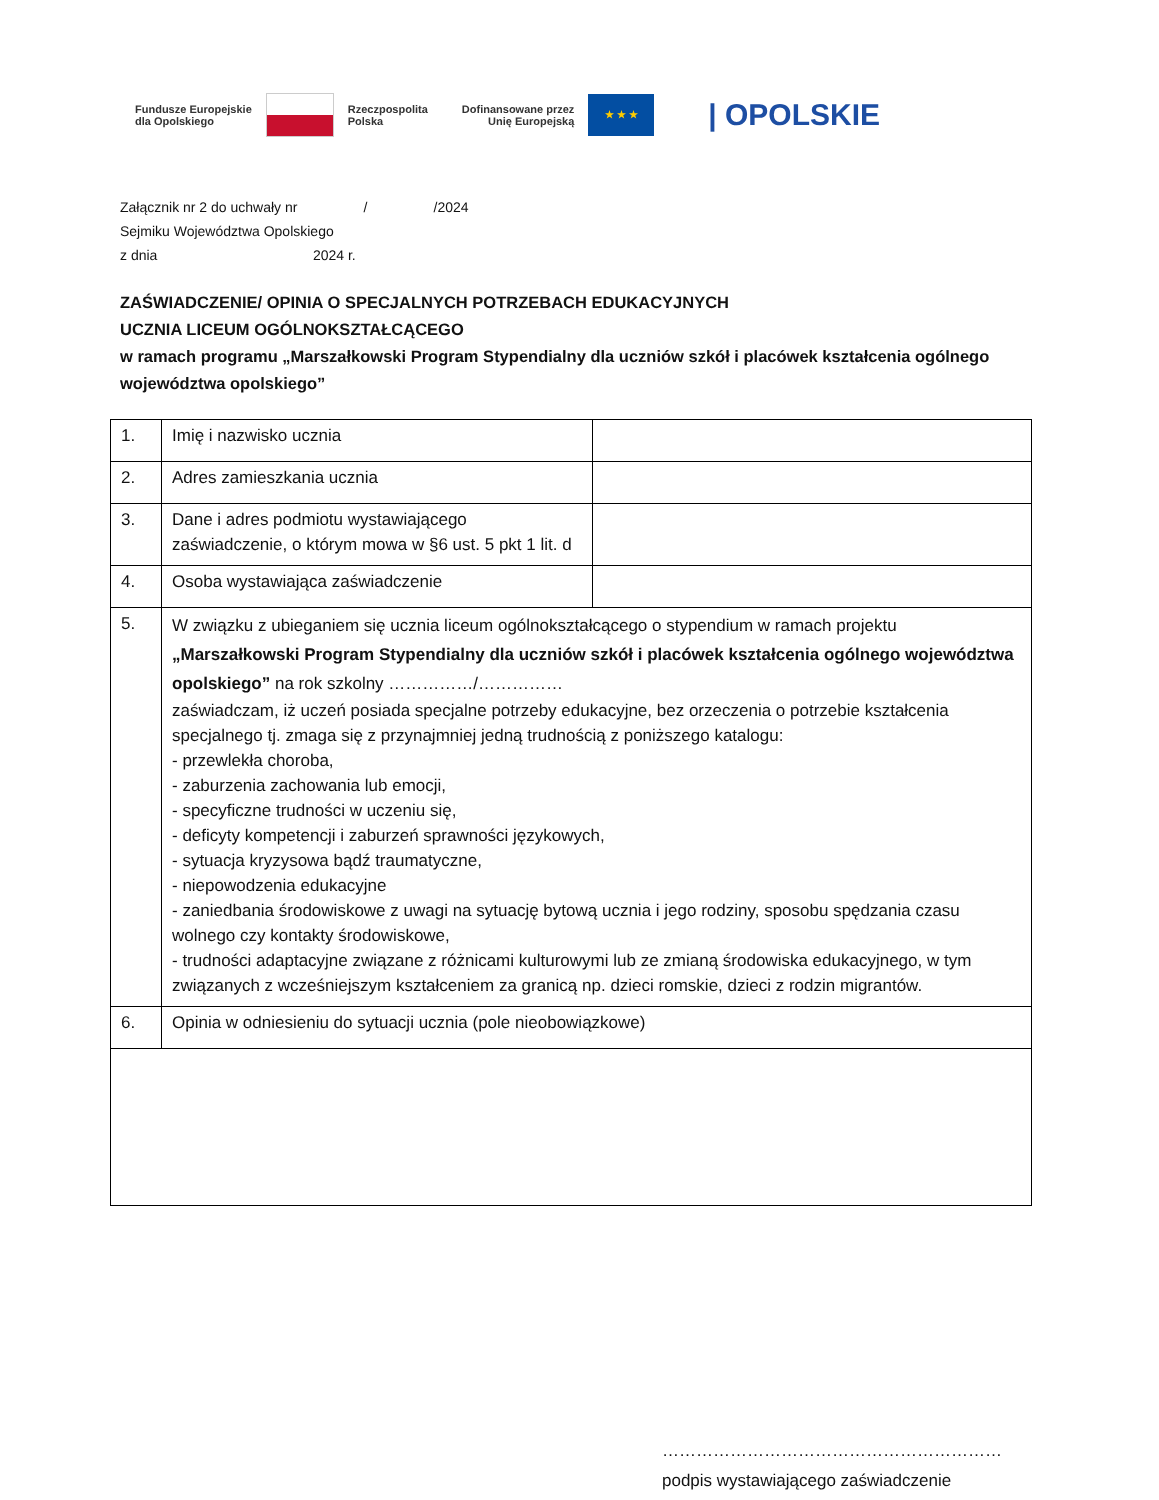Fundusze Europejskie
dla Opolskiego
Rzeczpospolita
Polska
Dofinansowane przez
Unię Europejską
★ ★ ★
| OPOLSKIE
Załącznik nr 2 do uchwały nr / /2024
Sejmiku Województwa Opolskiego
z dnia 2024 r.
ZAŚWIADCZENIE/ OPINIA O SPECJALNYCH POTRZEBACH EDUKACYJNYCH
UCZNIA LICEUM OGÓLNOKSZTAŁCĄCEGO
w ramach programu „Marszałkowski Program Stypendialny dla uczniów szkół i placówek kształcenia ogólnego województwa opolskiego”
| 1. | Imię i nazwisko ucznia | |
| 2. | Adres zamieszkania ucznia | |
| 3. | Dane i adres podmiotu wystawiającego zaświadczenie, o którym mowa w §6 ust. 5 pkt 1 lit. d | |
| 4. | Osoba wystawiająca zaświadczenie | |
| 5. | W związku z ubieganiem się ucznia liceum ogólnokształcącego o stypendium w ramach projektu „Marszałkowski Program Stypendialny dla uczniów szkół i placówek kształcenia ogólnego województwa opolskiego” na rok szkolny ……………/…………… zaświadczam, iż uczeń posiada specjalne potrzeby edukacyjne, bez orzeczenia o potrzebie kształcenia specjalnego tj. zmaga się z przynajmniej jedną trudnością z poniższego katalogu: - przewlekła choroba, - zaburzenia zachowania lub emocji, - specyficzne trudności w uczeniu się, - deficyty kompetencji i zaburzeń sprawności językowych, - sytuacja kryzysowa bądź traumatyczne, - niepowodzenia edukacyjne - zaniedbania środowiskowe z uwagi na sytuację bytową ucznia i jego rodziny, sposobu spędzania czasu wolnego czy kontakty środowiskowe, - trudności adaptacyjne związane z różnicami kulturowymi lub ze zmianą środowiska edukacyjnego, w tym związanych z wcześniejszym kształceniem za granicą np. dzieci romskie, dzieci z rodzin migrantów. | |
| 6. | Opinia w odniesieniu do sytuacji ucznia (pole nieobowiązkowe) | |
……………………………………………………
podpis wystawiającego zaświadczenie